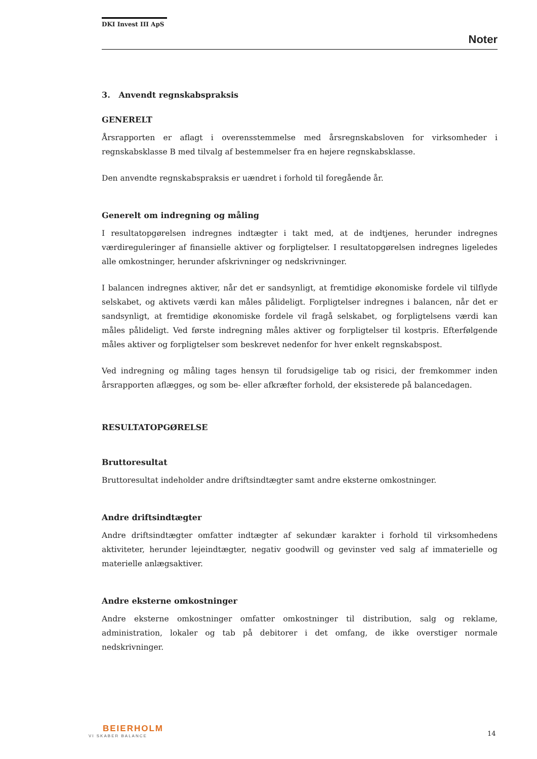DKI Invest III ApS
Noter
3. Anvendt regnskabspraksis
GENERELT
Årsrapporten er aflagt i overensstemmelse med årsregnskabsloven for virksomheder i regnskabsklasse B med tilvalg af bestemmelser fra en højere regnskabsklasse.
Den anvendte regnskabspraksis er uændret i forhold til foregående år.
Generelt om indregning og måling
I resultatopgørelsen indregnes indtægter i takt med, at de indtjenes, herunder indregnes værdireguleringer af finansielle aktiver og forpligtelser. I resultatopgørelsen indregnes ligeledes alle omkostninger, herunder afskrivninger og nedskrivninger.
I balancen indregnes aktiver, når det er sandsynligt, at fremtidige økonomiske fordele vil tilflyde selskabet, og aktivets værdi kan måles pålideligt. Forpligtelser indregnes i balancen, når det er sandsynligt, at fremtidige økonomiske fordele vil fragå selskabet, og forpligtelsens værdi kan måles pålideligt. Ved første indregning måles aktiver og forpligtelser til kostpris. Efterfølgende måles aktiver og forpligtelser som beskrevet nedenfor for hver enkelt regnskabspost.
Ved indregning og måling tages hensyn til forudsigelige tab og risici, der fremkommer inden årsrapporten aflægges, og som be- eller afkræfter forhold, der eksisterede på balancedagen.
RESULTATOPGØRELSE
Bruttoresultat
Bruttoresultat indeholder andre driftsindtægter samt andre eksterne omkostninger.
Andre driftsindtægter
Andre driftsindtægter omfatter indtægter af sekundær karakter i forhold til virksomhedens aktiviteter, herunder lejeindtægter, negativ goodwill og gevinster ved salg af immaterielle og materielle anlægsaktiver.
Andre eksterne omkostninger
Andre eksterne omkostninger omfatter omkostninger til distribution, salg og reklame, administration, lokaler og tab på debitorer i det omfang, de ikke overstiger normale nedskrivninger.
BEIERHOLM
VI SKABER BALANCE
14